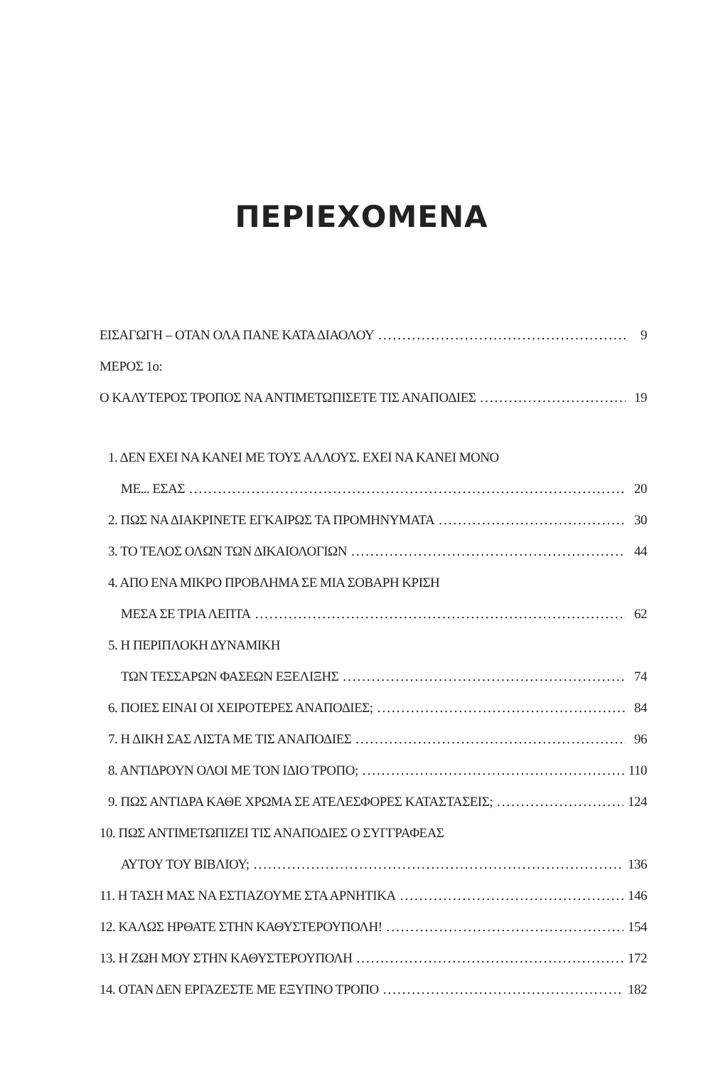ΠΕΡΙΕΧΟΜΕΝΑ
ΕΙΣΑΓΩΓΗ – ΟΤΑΝ ΟΛΑ ΠΑΝΕ ΚΑΤΑ ΔΙΑΟΛΟΥ 9
ΜΕΡΟΣ 1ο:
Ο ΚΑΛΥΤΕΡΟΣ ΤΡΟΠΟΣ ΝΑ ΑΝΤΙΜΕΤΩΠΙΣΕΤΕ ΤΙΣ ΑΝΑΠΟΔΙΕΣ 19
1. ΔΕΝ ΕΧΕΙ ΝΑ ΚΑΝΕΙ ΜΕ ΤΟΥΣ ΑΛΛΟΥΣ. ΕΧΕΙ ΝΑ ΚΑΝΕΙ ΜΟΝΟ
ΜΕ... ΕΣΑΣ 20
2. ΠΩΣ ΝΑ ΔΙΑΚΡΙΝΕΤΕ ΕΓΚΑΙΡΩΣ ΤΑ ΠΡΟΜΗΝΥΜΑΤΑ 30
3. ΤΟ ΤΕΛΟΣ ΟΛΩΝ ΤΩΝ ΔΙΚΑΙΟΛΟΓΙΩΝ 44
4. ΑΠΟ ΕΝΑ ΜΙΚΡΟ ΠΡΟΒΛΗΜΑ ΣΕ ΜΙΑ ΣΟΒΑΡΗ ΚΡΙΣΗ
ΜΕΣΑ ΣΕ ΤΡΙΑ ΛΕΠΤΑ 62
5. Η ΠΕΡΙΠΛΟΚΗ ΔΥΝΑΜΙΚΗ
ΤΩΝ ΤΕΣΣΑΡΩΝ ΦΑΣΕΩΝ ΕΞΕΛΙΞΗΣ 74
6. ΠΟΙΕΣ ΕΙΝΑΙ ΟΙ ΧΕΙΡΟΤΕΡΕΣ ΑΝΑΠΟΔΙΕΣ; 84
7. Η ΔΙΚΗ ΣΑΣ ΛΙΣΤΑ ΜΕ ΤΙΣ ΑΝΑΠΟΔΙΕΣ 96
8. ΑΝΤΙΔΡΟΥΝ ΟΛΟΙ ΜΕ ΤΟΝ ΙΔΙΟ ΤΡΟΠΟ; 110
9. ΠΩΣ ΑΝΤΙΔΡΑ ΚΑΘΕ ΧΡΩΜΑ ΣΕ ΑΤΕΛΕΣΦΟΡΕΣ ΚΑΤΑΣΤΑΣΕΙΣ; 124
10. ΠΩΣ ΑΝΤΙΜΕΤΩΠΙΖΕΙ ΤΙΣ ΑΝΑΠΟΔΙΕΣ Ο ΣΥΓΓΡΑΦΕΑΣ
ΑΥΤΟΥ ΤΟΥ ΒΙΒΛΙΟΥ; 136
11. Η ΤΑΣΗ ΜΑΣ ΝΑ ΕΣΤΙΑΖΟΥΜΕ ΣΤΑ ΑΡΝΗΤΙΚΑ 146
12. ΚΑΛΩΣ ΗΡΘΑΤΕ ΣΤΗΝ ΚΑΘΥΣΤΕΡΟΥΠΟΛΗ! 154
13. Η ΖΩΗ ΜΟΥ ΣΤΗΝ ΚΑΘΥΣΤΕΡΟΥΠΟΛΗ 172
14. ΟΤΑΝ ΔΕΝ ΕΡΓΑΖΕΣΤΕ ΜΕ ΕΞΥΠΝΟ ΤΡΟΠΟ 182